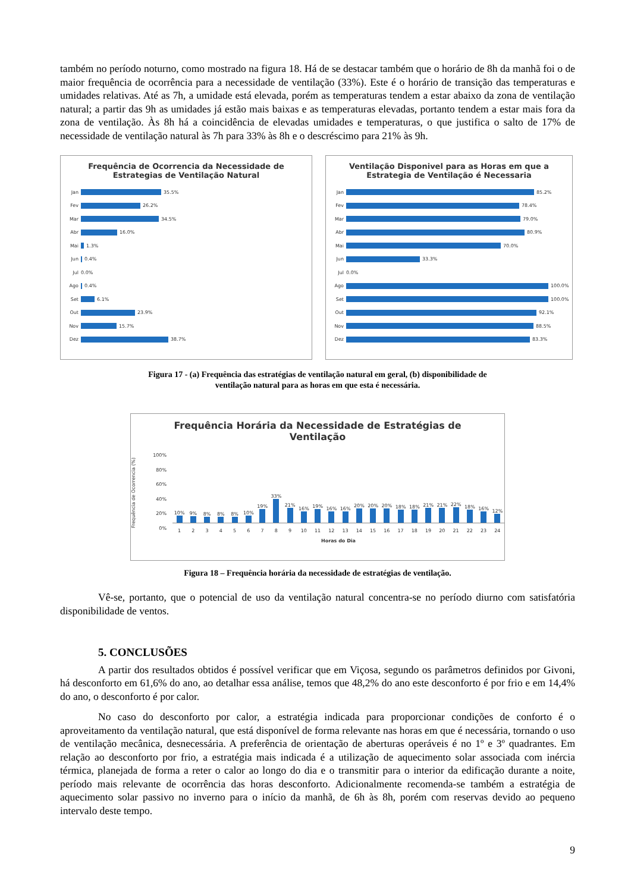também no período noturno, como mostrado na figura 18. Há de se destacar também que o horário de 8h da manhã foi o de maior frequência de ocorrência para a necessidade de ventilação (33%). Este é o horário de transição das temperaturas e umidades relativas. Até as 7h, a umidade está elevada, porém as temperaturas tendem a estar abaixo da zona de ventilação natural; a partir das 9h as umidades já estão mais baixas e as temperaturas elevadas, portanto tendem a estar mais fora da zona de ventilação. Às 8h há a coincidência de elevadas umidades e temperaturas, o que justifica o salto de 17% de necessidade de ventilação natural às 7h para 33% às 8h e o descréscimo para 21% às 9h.
Frequência de Ocorrencia da Necessidade de
Estrategias de Ventilação Natural
Jan 35.5%
Fev 26.2%
Mar 34.5%
Abr 16.0%
Mai 1.3%
Jun 0.4%
Jul 0.0%
Ago 0.4%
Set 6.1%
Out 23.9%
Nov 15.7%
Dez 38.7%
Ventilação Disponivel para as Horas em que a
Estrategia de Ventilação é Necessaria
Jan 85.2%
Fev 78.4%
Mar 79.0%
Abr 80.9%
Mai 70.0%
Jun 33.3%
Jul 0.0%
Ago 100.0%
Set 100.0%
Out 92.1%
Nov 88.5%
Dez 83.3%
Figura 17 - (a) Frequência das estratégias de ventilação natural em geral, (b) disponibilidade de
ventilação natural para as horas em que esta é necessária.
Frequência Horária da Necessidade de Estratégias de
Ventilação
Frequência de Ocorrencia (%)
100%
80%
60%
40%
20%
0%
10%
9%
8%
8%
8%
10%
19%
33%
21%
16%
19%
16%
16%
20%
20%
20%
18%
18%
21%
21%
22%
18%
16%
12%
1 2 3 4 5 6 7 8 9 10 11 12 13 14 15 16 17 18 19 20 21 22 23 24
Horas do Dia
Figura 18 – Frequência horária da necessidade de estratégias de ventilação.
Vê-se, portanto, que o potencial de uso da ventilação natural concentra-se no período diurno com satisfatória disponibilidade de ventos.
5. CONCLUSÕES
A partir dos resultados obtidos é possível verificar que em Viçosa, segundo os parâmetros definidos por Givoni, há desconforto em 61,6% do ano, ao detalhar essa análise, temos que 48,2% do ano este desconforto é por frio e em 14,4% do ano, o desconforto é por calor.
No caso do desconforto por calor, a estratégia indicada para proporcionar condições de conforto é o aproveitamento da ventilação natural, que está disponível de forma relevante nas horas em que é necessária, tornando o uso de ventilação mecânica, desnecessária. A preferência de orientação de aberturas operáveis é no 1º e 3º quadrantes. Em relação ao desconforto por frio, a estratégia mais indicada é a utilização de aquecimento solar associada com inércia térmica, planejada de forma a reter o calor ao longo do dia e o transmitir para o interior da edificação durante a noite, período mais relevante de ocorrência das horas desconforto. Adicionalmente recomenda-se também a estratégia de aquecimento solar passivo no inverno para o início da manhã, de 6h às 8h, porém com reservas devido ao pequeno intervalo deste tempo.
9